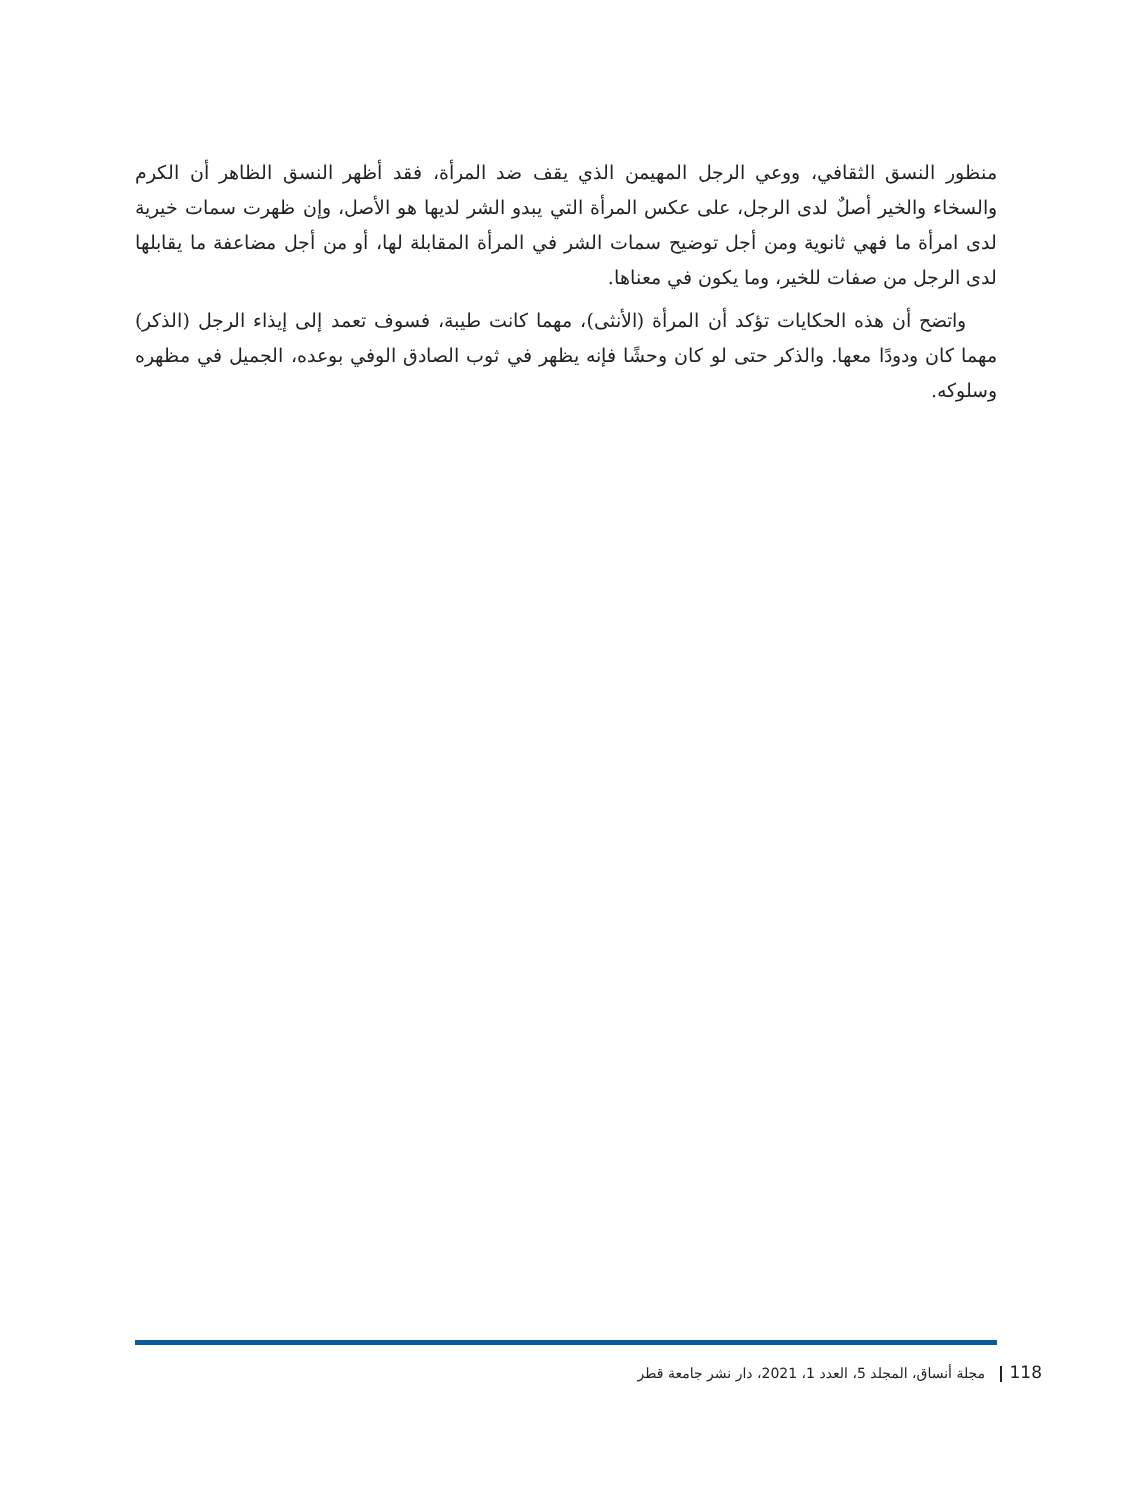منظور النسق الثقافي، ووعي الرجل المهيمن الذي يقف ضد المرأة، فقد أظهر النسق الظاهر أن الكرم والسخاء والخير أصلٌ لدى الرجل، على عكس المرأة التي يبدو الشر لديها هو الأصل، وإن ظهرت سمات خيرية لدى امرأة ما فهي ثانوية ومن أجل توضيح سمات الشر في المرأة المقابلة لها، أو من أجل مضاعفة ما يقابلها لدى الرجل من صفات للخير، وما يكون في معناها.
واتضح أن هذه الحكايات تؤكد أن المرأة (الأنثى)، مهما كانت طيبة، فسوف تعمد إلى إيذاء الرجل (الذكر) مهما كان ودودًا معها. والذكر حتى لو كان وحشًا فإنه يظهر في ثوب الصادق الوفي بوعده، الجميل في مظهره وسلوكه.
118 مجلة أنساق، المجلد 5، العدد 1، 2021، دار نشر جامعة قطر